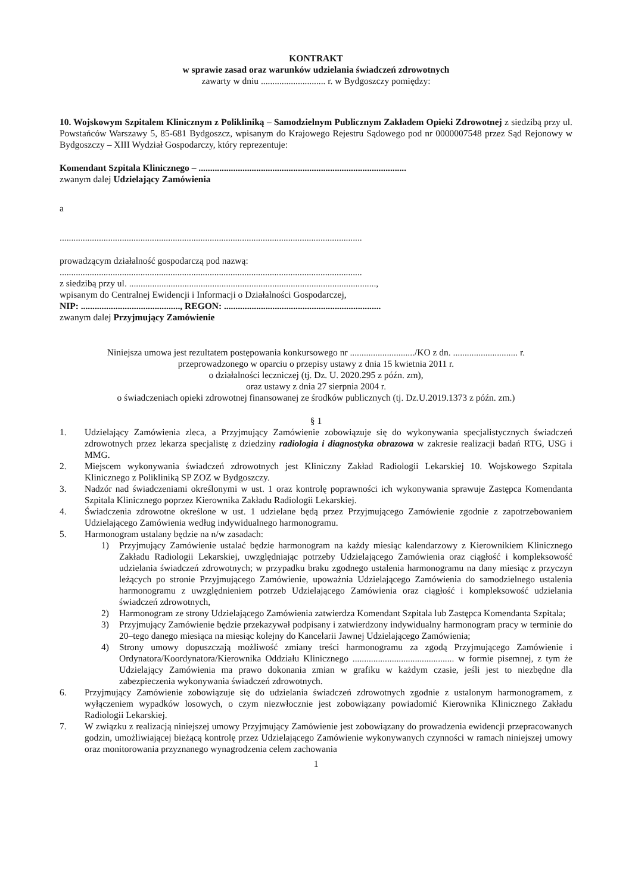KONTRAKT
w sprawie zasad oraz warunków udzielania świadczeń zdrowotnych
zawarty w dniu ............................ r. w Bydgoszczy pomiędzy:
10. Wojskowym Szpitalem Klinicznym z Polikliniką – Samodzielnym Publicznym Zakładem Opieki Zdrowotnej z siedzibą przy ul. Powstańców Warszawy 5, 85-681 Bydgoszcz, wpisanym do Krajowego Rejestru Sądowego pod nr 0000007548 przez Sąd Rejonowy w Bydgoszczy – XIII Wydział Gospodarczy, który reprezentuje:
Komendant Szpitala Klinicznego – ..........................................................................................
zwanym dalej Udzielający Zamówienia
a
...................................................................................................................................
prowadzącym działalność gospodarczą pod nazwą:
...................................................................................................................................
z siedzibą przy ul. ...........................................................................................................,
wpisanym do Centralnej Ewidencji i Informacji o Działalności Gospodarczej,
NIP: ..........................................., REGON: ....................................................................
zwanym dalej Przyjmujący Zamówienie
Niniejsza umowa jest rezultatem postępowania konkursowego nr ............................/KO z dn. ............................ r.
przeprowadzonego w oparciu o przepisy ustawy z dnia 15 kwietnia 2011 r.
o działalności leczniczej (tj. Dz. U. 2020.295 z późn. zm),
oraz ustawy z dnia 27 sierpnia 2004 r.
o świadczeniach opieki zdrowotnej finansowanej ze środków publicznych (tj. Dz.U.2019.1373 z późn. zm.)
§ 1
1. Udzielający Zamówienia zleca, a Przyjmujący Zamówienie zobowiązuje się do wykonywania specjalistycznych świadczeń zdrowotnych przez lekarza specjalistę z dziedziny radiologia i diagnostyka obrazowa w zakresie realizacji badań RTG, USG i MMG.
2. Miejscem wykonywania świadczeń zdrowotnych jest Kliniczny Zakład Radiologii Lekarskiej 10. Wojskowego Szpitala Klinicznego z Polikliniką SP ZOZ w Bydgoszczy.
3. Nadzór nad świadczeniami określonymi w ust. 1 oraz kontrolę poprawności ich wykonywania sprawuje Zastępca Komendanta Szpitala Klinicznego poprzez Kierownika Zakładu Radiologii Lekarskiej.
4. Świadczenia zdrowotne określone w ust. 1 udzielane będą przez Przyjmującego Zamówienie zgodnie z zapotrzebowaniem Udzielającego Zamówienia według indywidualnego harmonogramu.
5. Harmonogram ustalany będzie na n/w zasadach:
1) Przyjmujący Zamówienie ustalać będzie harmonogram na każdy miesiąc kalendarzowy z Kierownikiem Klinicznego Zakładu Radiologii Lekarskiej, uwzględniając potrzeby Udzielającego Zamówienia oraz ciągłość i kompleksowość udzielania świadczeń zdrowotnych; w przypadku braku zgodnego ustalenia harmonogramu na dany miesiąc z przyczyn leżących po stronie Przyjmującego Zamówienie, upoważnia Udzielającego Zamówienia do samodzielnego ustalenia harmonogramu z uwzględnieniem potrzeb Udzielającego Zamówienia oraz ciągłość i kompleksowość udzielania świadczeń zdrowotnych,
2) Harmonogram ze strony Udzielającego Zamówienia zatwierdza Komendant Szpitala lub Zastępca Komendanta Szpitala;
3) Przyjmujący Zamówienie będzie przekazywał podpisany i zatwierdzony indywidualny harmonogram pracy w terminie do 20–tego danego miesiąca na miesiąc kolejny do Kancelarii Jawnej Udzielającego Zamówienia;
4) Strony umowy dopuszczają możliwość zmiany treści harmonogramu za zgodą Przyjmującego Zamówienie i Ordynatora/Koordynatora/Kierownika Oddziału Klinicznego ............................................ w formie pisemnej, z tym że Udzielający Zamówienia ma prawo dokonania zmian w grafiku w każdym czasie, jeśli jest to niezbędne dla zabezpieczenia wykonywania świadczeń zdrowotnych.
6. Przyjmujący Zamówienie zobowiązuje się do udzielania świadczeń zdrowotnych zgodnie z ustalonym harmonogramem, z wyłączeniem wypadków losowych, o czym niezwłocznie jest zobowiązany powiadomić Kierownika Klinicznego Zakładu Radiologii Lekarskiej.
7. W związku z realizacją niniejszej umowy Przyjmujący Zamówienie jest zobowiązany do prowadzenia ewidencji przepracowanych godzin, umożliwiającej bieżącą kontrolę przez Udzielającego Zamówienie wykonywanych czynności w ramach niniejszej umowy oraz monitorowania przyznanego wynagrodzenia celem zachowania
1